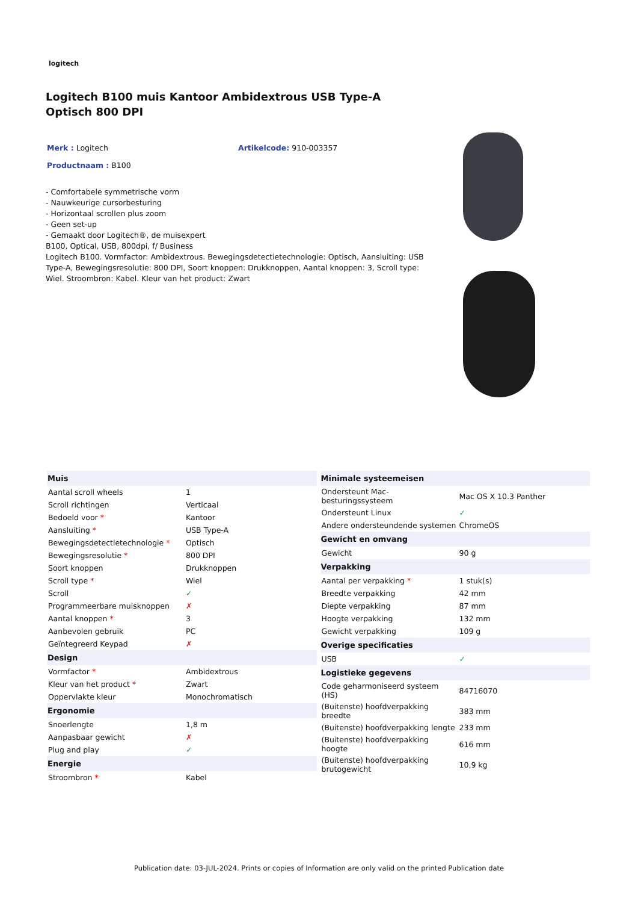logitech
Logitech B100 muis Kantoor Ambidextrous USB Type-A Optisch 800 DPI
Merk : Logitech Artikelcode: 910-003357
Productnaam : B100
- Comfortabele symmetrische vorm
- Nauwkeurige cursorbesturing
- Horizontaal scrollen plus zoom
- Geen set-up
- Gemaakt door Logitech®, de muisexpert
B100, Optical, USB, 800dpi, f/ Business
Logitech B100. Vormfactor: Ambidextrous. Bewegingsdetectietechnologie: Optisch, Aansluiting: USB Type-A, Bewegingsresolutie: 800 DPI, Soort knoppen: Drukknoppen, Aantal knoppen: 3, Scroll type: Wiel. Stroombron: Kabel. Kleur van het product: Zwart
| Muis | |
| --- | --- |
| Aantal scroll wheels | 1 |
| Scroll richtingen | Verticaal |
| Bedoeld voor * | Kantoor |
| Aansluiting * | USB Type-A |
| Bewegingsdetectietechnologie * | Optisch |
| Bewegingsresolutie * | 800 DPI |
| Soort knoppen | Drukknoppen |
| Scroll type * | Wiel |
| Scroll | ✓ |
| Programmeerbare muisknoppen | ✗ |
| Aantal knoppen * | 3 |
| Aanbevolen gebruik | PC |
| Geïntegreerd Keypad | ✗ |
| Design | |
| Vormfactor * | Ambidextrous |
| Kleur van het product * | Zwart |
| Oppervlakte kleur | Monochromatisch |
| Ergonomie | |
| Snoerlengte | 1,8 m |
| Aanpasbaar gewicht | ✗ |
| Plug and play | ✓ |
| Energie | |
| Stroombron * | Kabel |
| Minimale systeemeisen | |
| --- | --- |
| Ondersteunt Mac-besturingssysteem | Mac OS X 10.3 Panther |
| Ondersteunt Linux | ✓ |
| Andere ondersteundende systemen | ChromeOS |
| Gewicht en omvang | |
| Gewicht | 90 g |
| Verpakking | |
| Aantal per verpakking * | 1 stuk(s) |
| Breedte verpakking | 42 mm |
| Diepte verpakking | 87 mm |
| Hoogte verpakking | 132 mm |
| Gewicht verpakking | 109 g |
| Overige specificaties | |
| USB | ✓ |
| Logistieke gegevens | |
| Code geharmoniseerd systeem (HS) | 84716070 |
| (Buitenste) hoofdverpakking breedte | 383 mm |
| (Buitenste) hoofdverpakking lengte | 233 mm |
| (Buitenste) hoofdverpakking hoogte | 616 mm |
| (Buitenste) hoofdverpakking brutogewicht | 10,9 kg |
Publication date: 03-JUL-2024. Prints or copies of Information are only valid on the printed Publication date